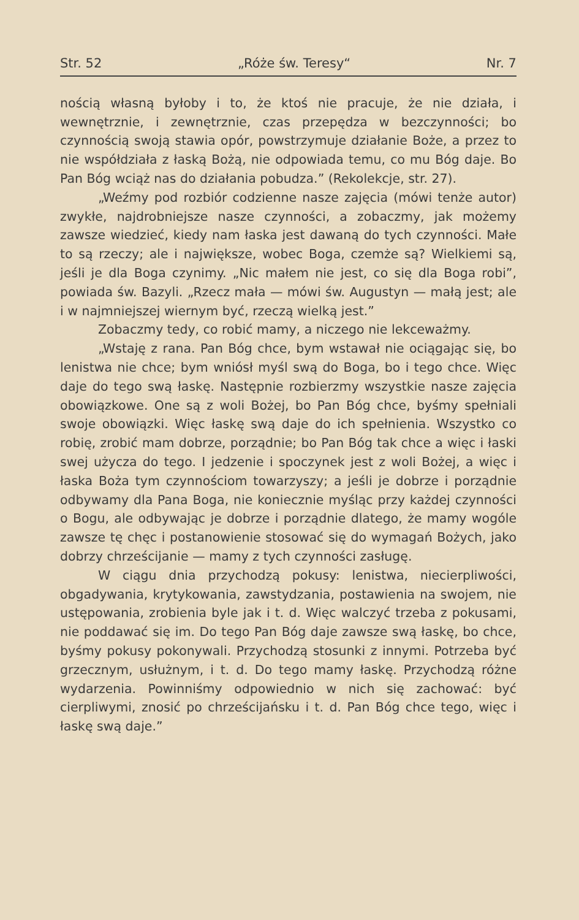Str. 52 „Róże św. Teresy“Nr. 7
nością własną byłoby i to, że ktoś nie pracuje, że nie działa, i wewnętrznie, i zewnętrznie, czas przepędza w bezczynności; bo czynnością swoją stawia opór, powstrzymuje działanie Boże, a przez to nie współdziała z łaską Bożą, nie odpowiada temu, co mu Bóg daje. Bo Pan Bóg wciąż nas do działania pobudza.” (Rekolekcje, str. 27).
„Weźmy pod rozbiór codzienne nasze zajęcia (mówi tenże autor) zwykłe, najdrobniejsze nasze czynności, a zobaczmy, jak możemy zawsze wiedzieć, kiedy nam łaska jest dawaną do tych czynności. Małe to są rzeczy; ale i największe, wobec Boga, czemże są? Wielkiemi są, jeśli je dla Boga czynimy. „Nic małem nie jest, co się dla Boga robi”, powiada św. Bazyli. „Rzecz mała — mówi św. Augustyn — małą jest; ale i w najmniejszej wiernym być, rzeczą wielką jest.”
Zobaczmy tedy, co robić mamy, a niczego nie lekceważmy.
„Wstaję z rana. Pan Bóg chce, bym wstawał nie ociągając się, bo lenistwa nie chce; bym wniósł myśl swą do Boga, bo i tego chce. Więc daje do tego swą łaskę. Następnie rozbierzmy wszystkie nasze zajęcia obowiązkowe. One są z woli Bożej, bo Pan Bóg chce, byśmy spełniali swoje obowiązki. Więc łaskę swą daje do ich spełnienia. Wszystko co robię, zrobić mam dobrze, porządnie; bo Pan Bóg tak chce a więc i łaski swej użycza do tego. I jedzenie i spoczynek jest z woli Bożej, a więc i łaska Boża tym czynnościom towarzyszy; a jeśli je dobrze i porządnie odbywamy dla Pana Boga, nie koniecznie myśląc przy każdej czynności o Bogu, ale odbywając je dobrze i porządnie dlatego, że mamy wogóle zawsze tę chęc i postanowienie stosować się do wymagań Bożych, jako dobrzy chrześcijanie — mamy z tych czynności zasługę.
W ciągu dnia przychodzą pokusy: lenistwa, niecierpliwości, obgadywania, krytykowania, zawstydzania, postawienia na swojem, nie ustępowania, zrobienia byle jak i t. d. Więc walczyć trzeba z pokusami, nie poddawać się im. Do tego Pan Bóg daje zawsze swą łaskę, bo chce, byśmy pokusy pokonywali. Przychodzą stosunki z innymi. Potrzeba być grzecznym, usłużnym, i t. d. Do tego mamy łaskę. Przychodzą różne wydarzenia. Powinniśmy odpowiednio w nich się zachować: być cierpliwymi, znosić po chrześcijańsku i t. d. Pan Bóg chce tego, więc i łaskę swą daje.”